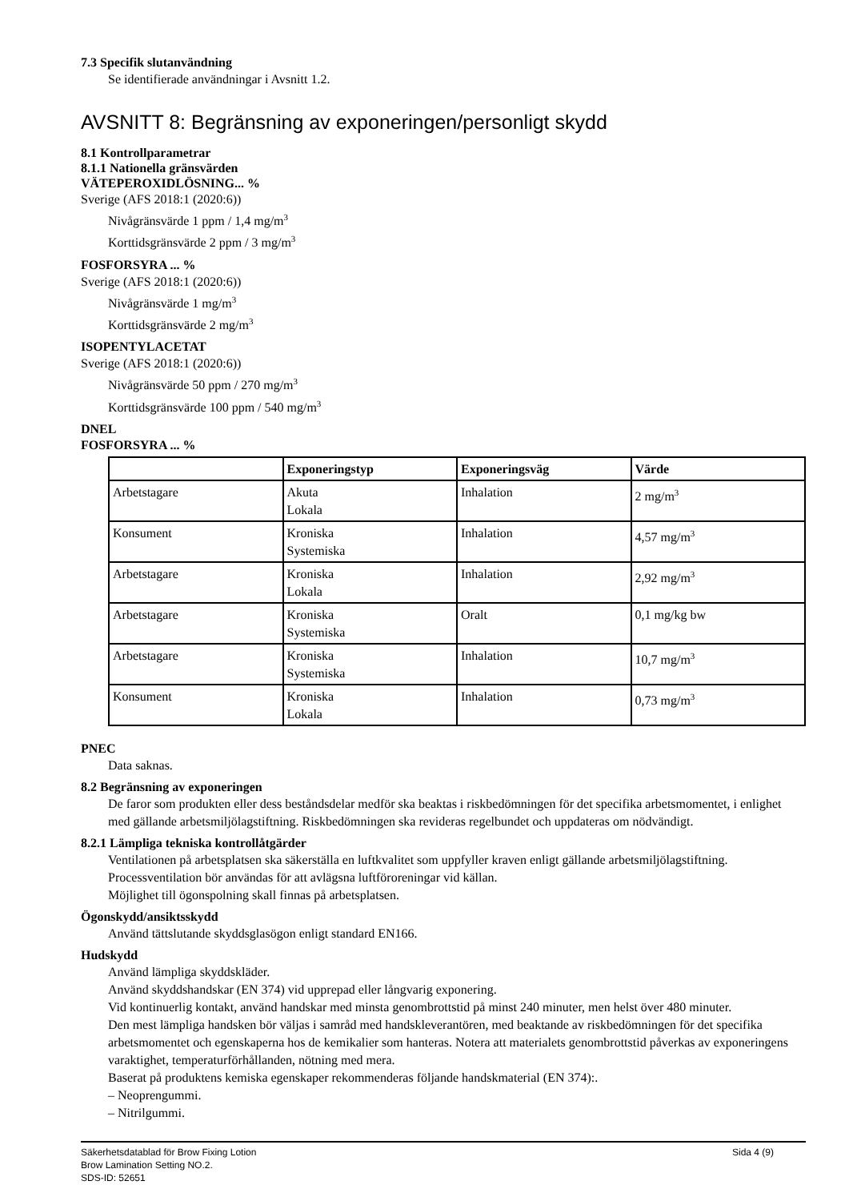7.3 Specifik slutanvändning
Se identifierade användningar i Avsnitt 1.2.
AVSNITT 8: Begränsning av exponeringen/personligt skydd
8.1 Kontrollparametrar
8.1.1 Nationella gränsvärden
VÄTEPEROXIDLÖSNING... %
Sverige (AFS 2018:1 (2020:6))
Nivågränsvärde 1 ppm / 1,4 mg/m<sup>3</sup>
Korttidsgränsvärde 2 ppm / 3 mg/m<sup>3</sup>
FOSFORSYRA ... %
Sverige (AFS 2018:1 (2020:6))
Nivågränsvärde 1 mg/m<sup>3</sup>
Korttidsgränsvärde 2 mg/m<sup>3</sup>
ISOPENTYLACETAT
Sverige (AFS 2018:1 (2020:6))
Nivågränsvärde 50 ppm / 270 mg/m<sup>3</sup>
Korttidsgränsvärde 100 ppm / 540 mg/m<sup>3</sup>
DNEL
FOSFORSYRA ... %
| | Exponeringstyp | Exponeringsväg | Värde |
| --- | --- | --- | --- |
| Arbetstagare | Akuta Lokala | Inhalation | 2 mg/m<sup>3</sup> |
| Konsument | Kroniska Systemiska | Inhalation | 4,57 mg/m<sup>3</sup> |
| Arbetstagare | Kroniska Lokala | Inhalation | 2,92 mg/m<sup>3</sup> |
| Arbetstagare | Kroniska Systemiska | Oralt | 0,1 mg/kg bw |
| Arbetstagare | Kroniska Systemiska | Inhalation | 10,7 mg/m<sup>3</sup> |
| Konsument | Kroniska Lokala | Inhalation | 0,73 mg/m<sup>3</sup> |
PNEC
Data saknas.
8.2 Begränsning av exponeringen
De faror som produkten eller dess beståndsdelar medför ska beaktas i riskbedömningen för det specifika arbetsmomentet, i enlighet med gällande arbetsmiljölagstiftning. Riskbedömningen ska revideras regelbundet och uppdateras om nödvändigt.
8.2.1 Lämpliga tekniska kontrollåtgärder
Ventilationen på arbetsplatsen ska säkerställa en luftkvalitet som uppfyller kraven enligt gällande arbetsmiljölagstiftning.
Processventilation bör användas för att avlägsna luftföroreningar vid källan.
Möjlighet till ögonspolning skall finnas på arbetsplatsen.
Ögonskydd/ansiktsskydd
Använd tättslutande skyddsglasögon enligt standard EN166.
Hudskydd
Använd lämpliga skyddskläder.
Använd skyddshandskar (EN 374) vid upprepad eller långvarig exponering.
Vid kontinuerlig kontakt, använd handskar med minsta genombrottstid på minst 240 minuter, men helst över 480 minuter.
Den mest lämpliga handsken bör väljas i samråd med handskleverantören, med beaktande av riskbedömningen för det specifika arbetsmomentet och egenskaperna hos de kemikalier som hanteras. Notera att materialets genombrottstid påverkas av exponeringens varaktighet, temperaturförhållanden, nötning med mera.
Baserat på produktens kemiska egenskaper rekommenderas följande handskmaterial (EN 374):.
– Neoprengummi.
– Nitrilgummi.
Säkerhetsdatablad för Brow Fixing Lotion
Brow Lamination Setting NO.2.
SDS-ID: 52651
Sida 4 (9)